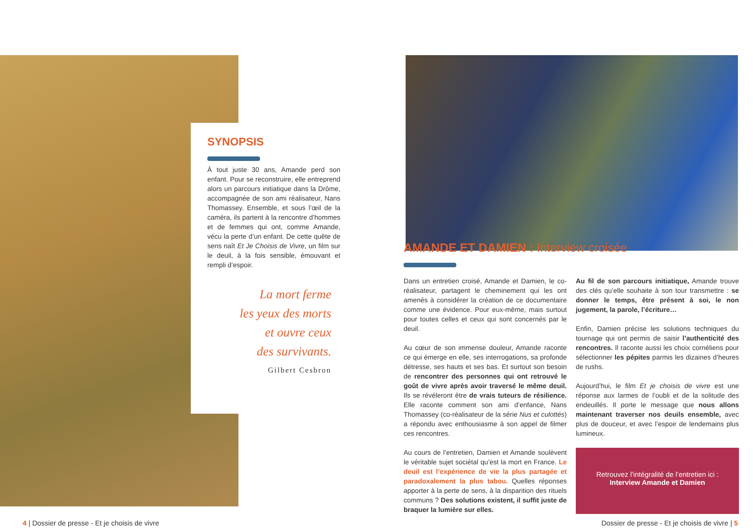SYNOPSIS
À tout juste 30 ans, Amande perd son enfant. Pour se reconstruire, elle entreprend alors un parcours initiatique dans la Drôme, accompagnée de son ami réalisateur, Nans Thomassey. Ensemble, et sous l’œil de la caméra, ils partent à la rencontre d’hommes et de femmes qui ont, comme Amande, vécu la perte d’un enfant. De cette quête de sens naît Et Je Choisis de Vivre, un film sur le deuil, à la fois sensible, émouvant et rempli d’espoir.
La mort ferme
les yeux des morts
et ouvre ceux
des survivants.
Gilbert Cesbron
AMANDE ET DAMIEN : Interview croisée
Dans un entretien croisé, Amande et Damien, le co-réalisateur, partagent le cheminement qui les ont amenés à considérer la création de ce documentaire comme une évidence. Pour eux-même, mais surtout pour toutes celles et ceux qui sont concernés par le deuil.
Au cœur de son immense douleur, Amande raconte ce qui émerge en elle, ses interrogations, sa profonde détresse, ses hauts et ses bas. Et surtout son besoin de rencontrer des personnes qui ont retrouvé le goût de vivre après avoir traversé le même deuil. Ils se révéleront être de vrais tuteurs de résilience. Elle raconte comment son ami d’enfance, Nans Thomassey (co-réalisateur de la série Nus et culottés) a répondu avec enthousiasme à son appel de filmer ces rencontres.
Au cours de l’entretien, Damien et Amande soulèvent le véritable sujet sociétal qu’est la mort en France. Le deuil est l’expérience de vie la plus partagée et paradoxalement la plus tabou. Quelles réponses apporter à la perte de sens, à la disparition des rituels communs ? Des solutions existent, il suffit juste de braquer la lumière sur elles.
Au fil de son parcours initiatique, Amande trouve des clés qu’elle souhaite à son tour transmettre : se donner le temps, être présent à soi, le non jugement, la parole, l’écriture…
Enfin, Damien précise les solutions techniques du tournage qui ont permis de saisir l’authenticité des rencontres. Il raconte aussi les choix cornéliens pour sélectionner les pépites parmis les dizaines d’heures de rushs.
Aujourd’hui, le film Et je choisis de vivre est une réponse aux larmes de l’oubli et de la solitude des endeuillés. Il porte le message que nous allons maintenant traverser nos deuils ensemble, avec plus de douceur, et avec l’espoir de lendemains plus lumineux.
Retrouvez l’intégralité de l’entretien ici :
Interview Amande et Damien
4 | Dossier de presse - Et je choisis de vivre
Dossier de presse - Et je choisis de vivre | 5